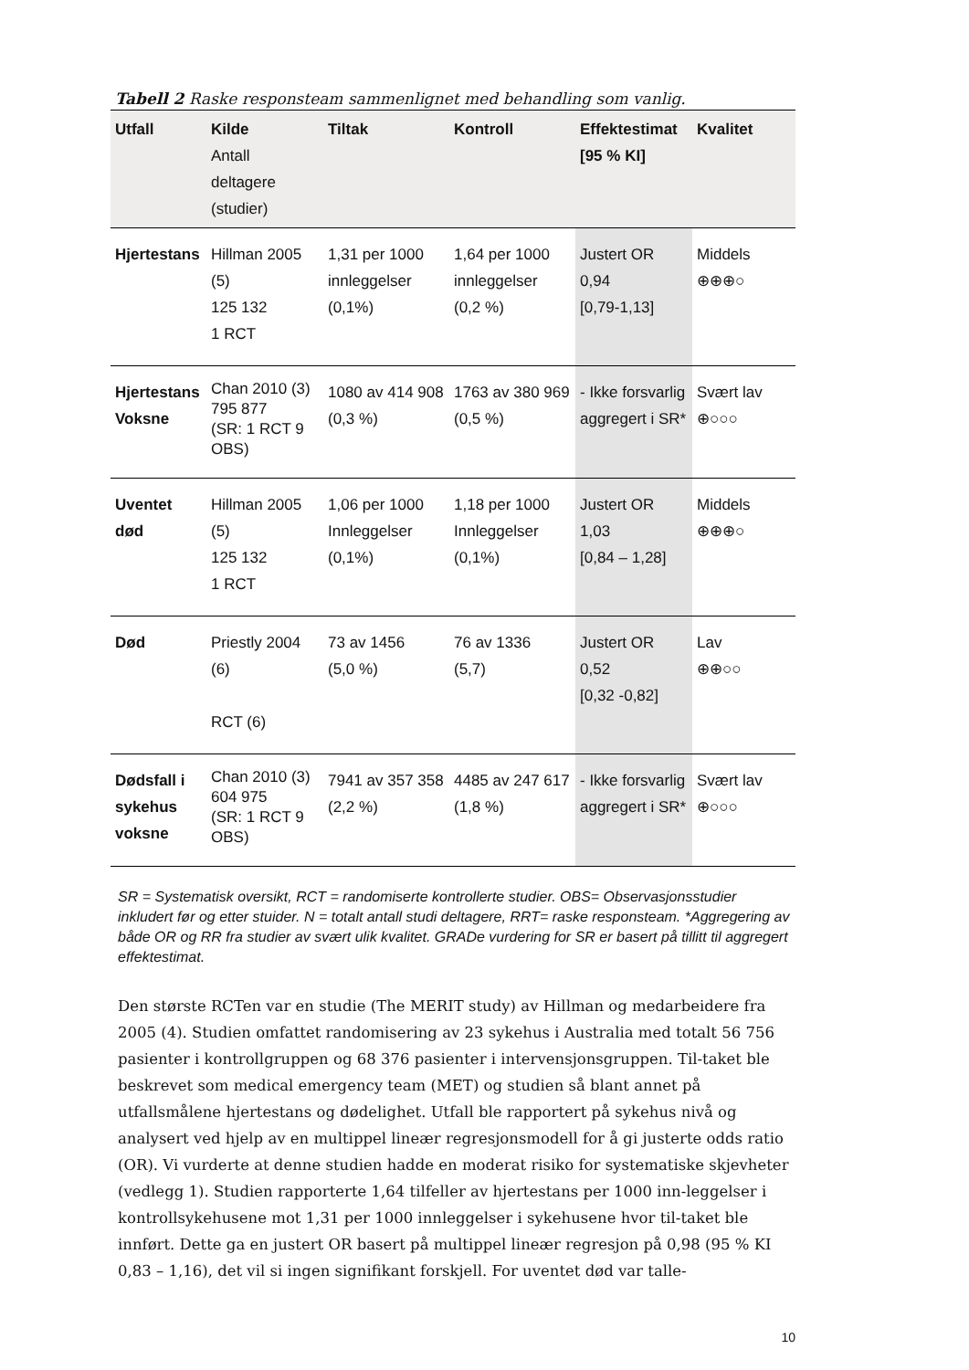Tabell 2 Raske responsteam sammenlignet med behandling som vanlig.
| Utfall | Kilde Antall deltagere (studier) | Tiltak | Kontroll | Effektestimat [95 % KI] | Kvalitet |
| --- | --- | --- | --- | --- | --- |
| Hjertestans | Hillman 2005 (5) 125 132 1 RCT | 1,31 per 1000 innleggelser (0,1%) | 1,64 per 1000 innleggelser (0,2 %) | Justert OR 0,94 [0,79-1,13] | Middels ⊕⊕⊕○ |
| Hjertestans Voksne | Chan 2010 (3) 795 877 (SR: 1 RCT 9 OBS) | 1080 av 414 908 (0,3 %) | 1763 av 380 969 (0,5 %) | - Ikke forsvarlig aggregert i SR* | Svært lav ⊕○○○ |
| Uventet død | Hillman 2005 (5) 125 132 1 RCT | 1,06 per 1000 Innleggelser (0,1%) | 1,18 per 1000 Innleggelser (0,1%) | Justert OR 1,03 [0,84 – 1,28] | Middels ⊕⊕⊕○ |
| Død | Priestly 2004 (6) RCT (6) | 73 av 1456 (5,0 %) | 76 av 1336 (5,7) | Justert OR 0,52 [0,32 -0,82] | Lav ⊕⊕○○ |
| Dødsfall i sykehus voksne | Chan 2010 (3) 604 975 (SR: 1 RCT 9 OBS) | 7941 av 357 358 (2,2 %) | 4485 av 247 617 (1,8 %) | - Ikke forsvarlig aggregert i SR* | Svært lav ⊕○○○ |
SR = Systematisk oversikt, RCT = randomiserte kontrollerte studier. OBS= Observasjonsstudier inkludert før og etter stuider. N = totalt antall studi deltagere, RRT= raske responsteam. *Aggregering av både OR og RR fra studier av svært ulik kvalitet. GRADe vurdering for SR er basert på tillitt til aggregert effektestimat.
Den største RCTen var en studie (The MERIT study) av Hillman og medarbeidere fra 2005 (4). Studien omfattet randomisering av 23 sykehus i Australia med totalt 56 756 pasienter i kontrollgruppen og 68 376 pasienter i intervensjonsgruppen. Til-taket ble beskrevet som medical emergency team (MET) og studien så blant annet på utfallsmålene hjertestans og dødelighet. Utfall ble rapportert på sykehus nivå og analysert ved hjelp av en multippel lineær regresjonsmodell for å gi justerte odds ratio (OR). Vi vurderte at denne studien hadde en moderat risiko for systematiske skjevheter (vedlegg 1). Studien rapporterte 1,64 tilfeller av hjertestans per 1000 inn-leggelser i kontrollsykehusene mot 1,31 per 1000 innleggelser i sykehusene hvor til-taket ble innført. Dette ga en justert OR basert på multippel lineær regresjon på 0,98 (95 % KI 0,83 – 1,16), det vil si ingen signifikant forskjell. For uventet død var talle-
10